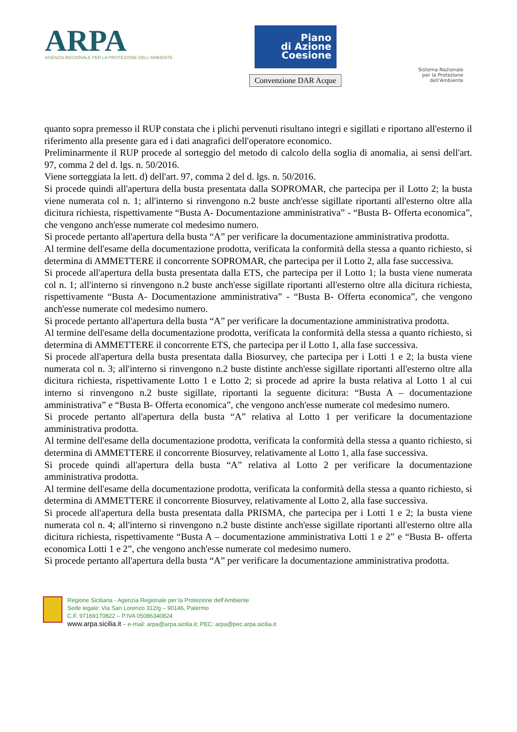ARPA
AGENZIA REGIONALE PER LA PROTEZIONE DELL'AMBIENTE
Piano
di Azione
Coesione
Convenzione DAR Acque
Sistema Nazionale
per la Protezione
dell'Ambiente
quanto sopra premesso il RUP constata che i plichi pervenuti risultano integri e sigillati e riportano all'esterno il riferimento alla presente gara ed i dati anagrafici dell'operatore economico.
Preliminarmente il RUP procede al sorteggio del metodo di calcolo della soglia di anomalia, ai sensi dell'art. 97, comma 2 del d. lgs. n. 50/2016.
Viene sorteggiata la lett. d) dell'art. 97, comma 2 del d. lgs. n. 50/2016.
Si procede quindi all'apertura della busta presentata dalla SOPROMAR, che partecipa per il Lotto 2; la busta viene numerata col n. 1; all'interno si rinvengono n.2 buste anch'esse sigillate riportanti all'esterno oltre alla dicitura richiesta, rispettivamente “Busta A- Documentazione amministrativa” - “Busta B- Offerta economica”, che vengono anch'esse numerate col medesimo numero.
Si procede pertanto all'apertura della busta “A” per verificare la documentazione amministrativa prodotta.
Al termine dell'esame della documentazione prodotta, verificata la conformità della stessa a quanto richiesto, si determina di AMMETTERE il concorrente SOPROMAR, che partecipa per il Lotto 2, alla fase successiva.
Si procede all'apertura della busta presentata dalla ETS, che partecipa per il Lotto 1; la busta viene numerata col n. 1; all'interno si rinvengono n.2 buste anch'esse sigillate riportanti all'esterno oltre alla dicitura richiesta, rispettivamente “Busta A- Documentazione amministrativa” - “Busta B- Offerta economica”, che vengono anch'esse numerate col medesimo numero.
Si procede pertanto all'apertura della busta “A” per verificare la documentazione amministrativa prodotta.
Al termine dell'esame della documentazione prodotta, verificata la conformità della stessa a quanto richiesto, si determina di AMMETTERE il concorrente ETS, che partecipa per il Lotto 1, alla fase successiva.
Si procede all'apertura della busta presentata dalla Biosurvey, che partecipa per i Lotti 1 e 2; la busta viene numerata col n. 3; all'interno si rinvengono n.2 buste distinte anch'esse sigillate riportanti all'esterno oltre alla dicitura richiesta, rispettivamente Lotto 1 e Lotto 2; si procede ad aprire la busta relativa al Lotto 1 al cui interno si rinvengono n.2 buste sigillate, riportanti la seguente dicitura: “Busta A – documentazione amministrativa” e “Busta B- Offerta economica”, che vengono anch'esse numerate col medesimo numero.
Si procede pertanto all'apertura della busta “A” relativa al Lotto 1 per verificare la documentazione amministrativa prodotta.
Al termine dell'esame della documentazione prodotta, verificata la conformità della stessa a quanto richiesto, si determina di AMMETTERE il concorrente Biosurvey, relativamente al Lotto 1, alla fase successiva.
Si procede quindi all'apertura della busta “A” relativa al Lotto 2 per verificare la documentazione amministrativa prodotta.
Al termine dell'esame della documentazione prodotta, verificata la conformità della stessa a quanto richiesto, si determina di AMMETTERE il concorrente Biosurvey, relativamente al Lotto 2, alla fase successiva.
Si procede all'apertura della busta presentata dalla PRISMA, che partecipa per i Lotti 1 e 2; la busta viene numerata col n. 4; all'interno si rinvengono n.2 buste distinte anch'esse sigillate riportanti all'esterno oltre alla dicitura richiesta, rispettivamente “Busta A – documentazione amministrativa Lotti 1 e 2” e “Busta B- offerta economica Lotti 1 e 2”, che vengono anch'esse numerate col medesimo numero.
Si procede pertanto all'apertura della busta “A” per verificare la documentazione amministrativa prodotta.
Regione Siciliana - Agenzia Regionale per la Protezione dell'Ambiente
Sede legale: Via San Lorenzo 312/g – 90146, Palermo
C.F. 97169170822 – P.IVA 05086340824
www.arpa.sicilia.it – e-mail: arpa@arpa.sicilia.it; PEC: arpa@pec.arpa.sicilia.it